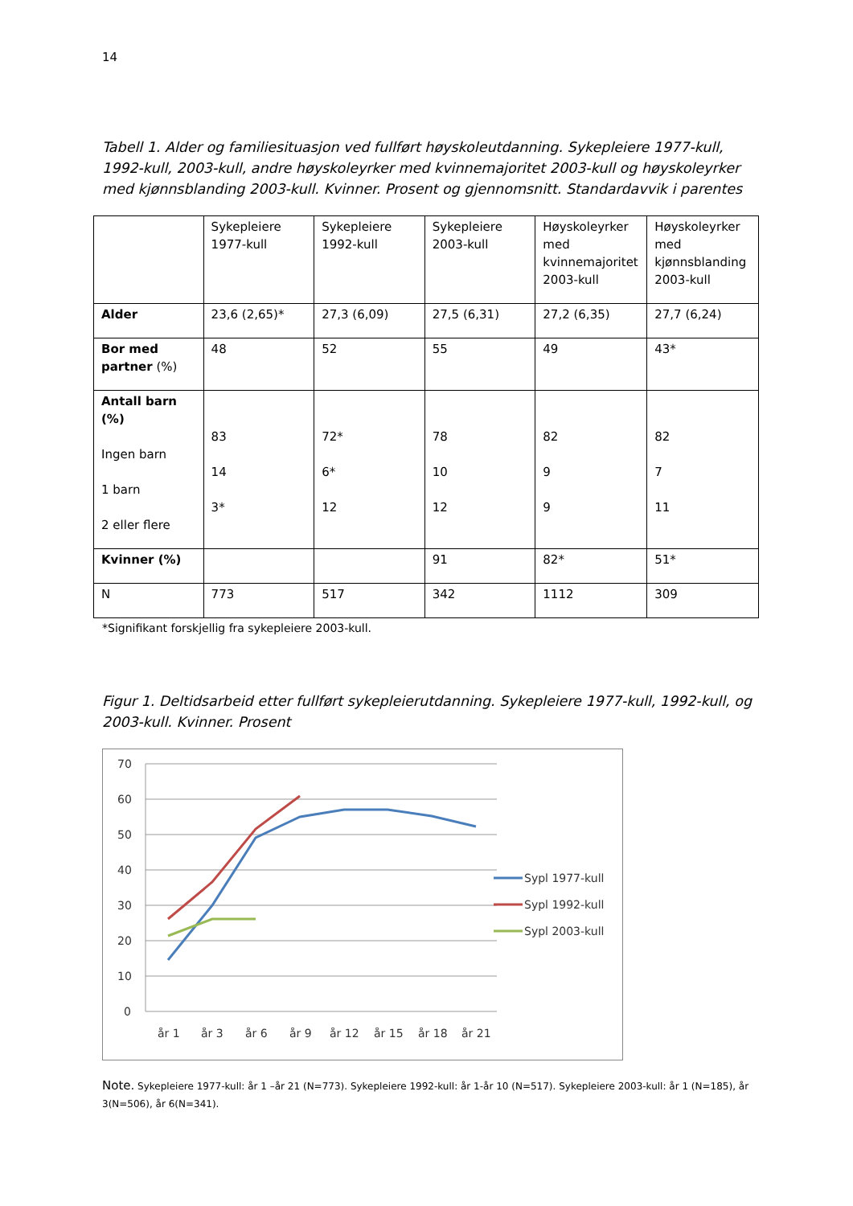14
Tabell 1. Alder og familiesituasjon ved fullført høyskoleutdanning. Sykepleiere 1977-kull, 1992-kull, 2003-kull, andre høyskoleyrker med kvinnemajoritet 2003-kull og høyskoleyrker med kjønnsblanding 2003-kull. Kvinner. Prosent og gjennomsnitt. Standardavvik i parentes
| | Sykepleiere 1977-kull | Sykepleiere 1992-kull | Sykepleiere 2003-kull | Høyskoleyrker med kvinnemajoritet 2003-kull | Høyskoleyrker med kjønnsblanding 2003-kull |
| Alder | 23,6 (2,65)* | 27,3 (6,09) | 27,5 (6,31) | 27,2 (6,35) | 27,7 (6,24) |
| Bor med partner (%) | 48 | 52 | 55 | 49 | 43* |
| Antall barn (%) Ingen barn 1 barn 2 eller flere | 83 14 3* | 72* 6* 12 | 78 10 12 | 82 9 9 | 82 7 11 |
| Kvinner (%) | | | 91 | 82* | 51* |
| N | 773 | 517 | 342 | 1112 | 309 |
*Signifikant forskjellig fra sykepleiere 2003-kull.
Figur 1. Deltidsarbeid etter fullført sykepleierutdanning. Sykepleiere 1977-kull, 1992-kull, og 2003-kull. Kvinner. Prosent
70
60
50
40
30
20
10
0
år 1
år 3
år 6
år 9
år 12
år 15
år 18
år 21
Sypl 1977-kull
Sypl 1992-kull
Sypl 2003-kull
Note. Sykepleiere 1977-kull: år 1 –år 21 (N=773). Sykepleiere 1992-kull: år 1-år 10 (N=517). Sykepleiere 2003-kull: år 1 (N=185), år 3(N=506), år 6(N=341).